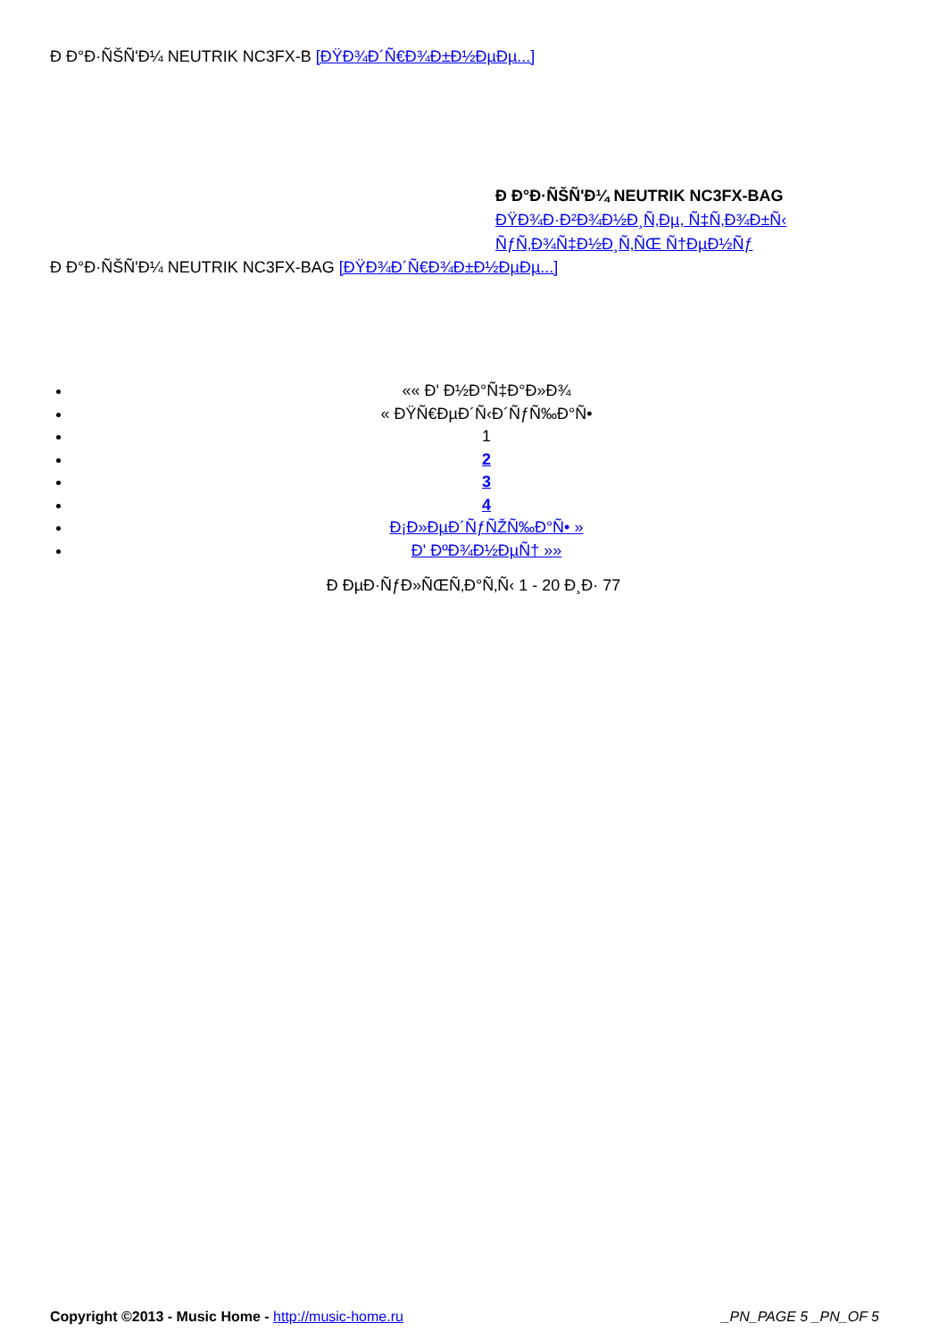Ð Ð°Ð·ÑŠÑ'Ð¼ NEUTRIK NC3FX-B [ÐŸÐ¾Ð´Ñ€Ð¾Ð±Ð½ÐµÐµ...]
Ð Ð°Ð·ÑŠÑ'Ð¼ NEUTRIK NC3FX-BAG
ÐŸÐ¾Ð·Ð²Ð¾Ð½Ð¸Ñ‚Ðµ, Ñ‡Ñ‚Ð¾Ð±Ñ‹
ÑƒÑ‚Ð¾Ñ‡Ð½Ð¸Ñ‚ÑŒ Ñ†ÐµÐ½Ñƒ
Ð Ð°Ð·ÑŠÑ'Ð¼ NEUTRIK NC3FX-BAG [ÐŸÐ¾Ð´Ñ€Ð¾Ð±Ð½ÐµÐµ...]
«« Ð' Ð½Ð°Ñ‡Ð°Ð»Ð¾
« ÐŸÑ€ÐµÐ´Ñ‹Ð´ÑƒÑ‰Ð°Ñ•
1
2
3
4
Ð¡Ð»ÐµÐ´ÑƒÑŽÑ‰Ð°Ñ• »
Ð' ÐºÐ¾Ð½ÐµÑ† »»
Ð ÐµÐ·ÑƒÐ»ÑŒÑ‚Ð°Ñ‚Ñ‹ 1 - 20 Ð¸Ð· 77
Copyright ©2013 - Music Home - http://music-home.ru _PN_PAGE 5 _PN_OF 5